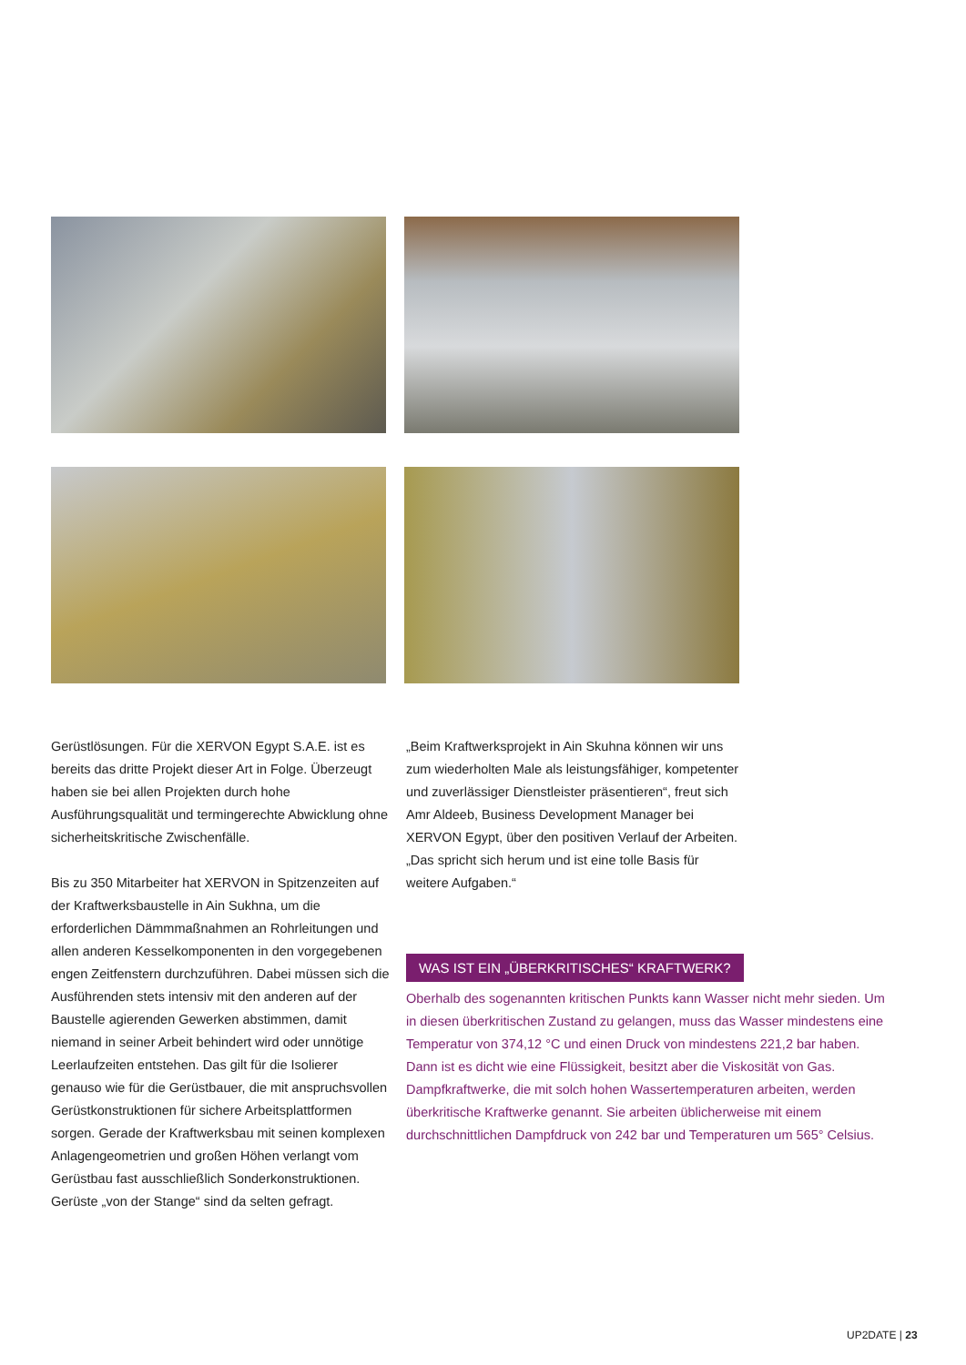Gerüstlösungen. Für die XERVON Egypt S.A.E. ist es bereits das dritte Projekt dieser Art in Folge. Überzeugt haben sie bei allen Projekten durch hohe Ausführungsqualität und termingerechte Abwicklung ohne sicherheitskritische Zwischenfälle.
Bis zu 350 Mitarbeiter hat XERVON in Spitzenzeiten auf der Kraftwerksbaustelle in Ain Sukhna, um die erforderlichen Dämmmaßnahmen an Rohrleitungen und allen anderen Kesselkomponenten in den vorgegebenen engen Zeitfenstern durchzuführen. Dabei müssen sich die Ausführenden stets intensiv mit den anderen auf der Baustelle agierenden Gewerken abstimmen, damit niemand in seiner Arbeit behindert wird oder unnötige Leerlaufzeiten entstehen. Das gilt für die Isolierer genauso wie für die Gerüstbauer, die mit anspruchsvollen Gerüstkonstruktionen für sichere Arbeitsplattformen sorgen. Gerade der Kraftwerksbau mit seinen komplexen Anlagengeometrien und großen Höhen verlangt vom Gerüstbau fast ausschließlich Sonderkonstruktionen. Gerüste „von der Stange“ sind da selten gefragt.
„Beim Kraftwerksprojekt in Ain Skuhna können wir uns zum wiederholten Male als leistungsfähiger, kompetenter und zuverlässiger Dienstleister präsentieren“, freut sich Amr Aldeeb, Business Development Manager bei XERVON Egypt, über den positiven Verlauf der Arbeiten. „Das spricht sich herum und ist eine tolle Basis für weitere Aufgaben.“
WAS IST EIN „ÜBERKRITISCHES“ KRAFTWERK?
Oberhalb des sogenannten kritischen Punkts kann Wasser nicht mehr sieden. Um in diesen überkritischen Zustand zu gelangen, muss das Wasser mindestens eine Temperatur von 374,12 °C und einen Druck von mindestens 221,2 bar haben. Dann ist es dicht wie eine Flüssigkeit, besitzt aber die Viskosität von Gas. Dampfkraftwerke, die mit solch hohen Wassertemperaturen arbeiten, werden überkritische Kraftwerke genannt. Sie arbeiten üblicherweise mit einem durchschnittlichen Dampfdruck von 242 bar und Temperaturen um 565° Celsius.
UP2DATE | 23